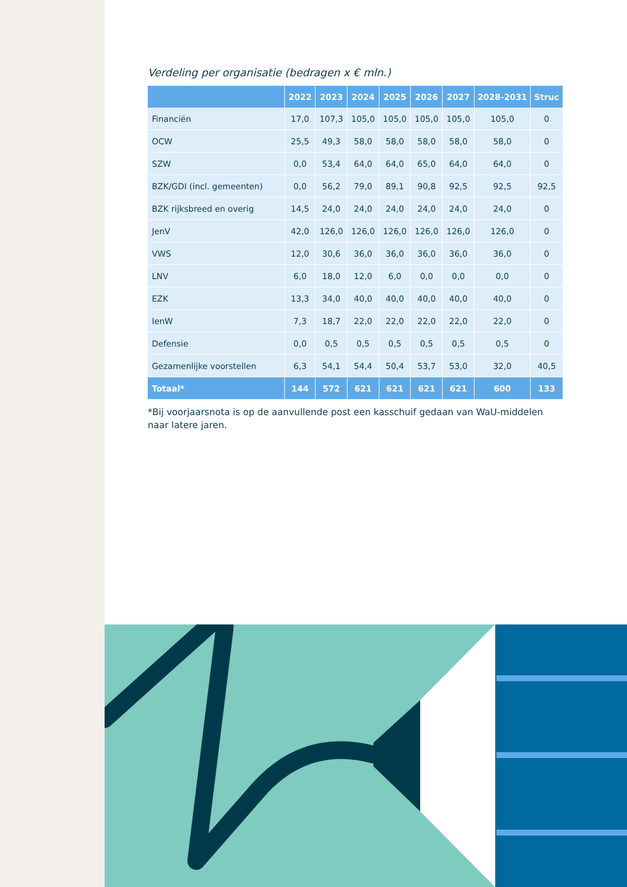Verdeling per organisatie (bedragen x € mln.)
| | 2022 | 2023 | 2024 | 2025 | 2026 | 2027 | 2028-2031 | Struc |
| --- | --- | --- | --- | --- | --- | --- | --- | --- |
| Financiën | 17,0 | 107,3 | 105,0 | 105,0 | 105,0 | 105,0 | 105,0 | 0 |
| OCW | 25,5 | 49,3 | 58,0 | 58,0 | 58,0 | 58,0 | 58,0 | 0 |
| SZW | 0,0 | 53,4 | 64,0 | 64,0 | 65,0 | 64,0 | 64,0 | 0 |
| BZK/GDI (incl. gemeenten) | 0,0 | 56,2 | 79,0 | 89,1 | 90,8 | 92,5 | 92,5 | 92,5 |
| BZK rijksbreed en overig | 14,5 | 24,0 | 24,0 | 24,0 | 24,0 | 24,0 | 24,0 | 0 |
| JenV | 42,0 | 126,0 | 126,0 | 126,0 | 126,0 | 126,0 | 126,0 | 0 |
| VWS | 12,0 | 30,6 | 36,0 | 36,0 | 36,0 | 36,0 | 36,0 | 0 |
| LNV | 6,0 | 18,0 | 12,0 | 6,0 | 0,0 | 0,0 | 0,0 | 0 |
| EZK | 13,3 | 34,0 | 40,0 | 40,0 | 40,0 | 40,0 | 40,0 | 0 |
| IenW | 7,3 | 18,7 | 22,0 | 22,0 | 22,0 | 22,0 | 22,0 | 0 |
| Defensie | 0,0 | 0,5 | 0,5 | 0,5 | 0,5 | 0,5 | 0,5 | 0 |
| Gezamenlijke voorstellen | 6,3 | 54,1 | 54,4 | 50,4 | 53,7 | 53,0 | 32,0 | 40,5 |
| Totaal* | 144 | 572 | 621 | 621 | 621 | 621 | 600 | 133 |
*Bij voorjaarsnota is op de aanvullende post een kasschuif gedaan van WaU-middelen naar latere jaren.